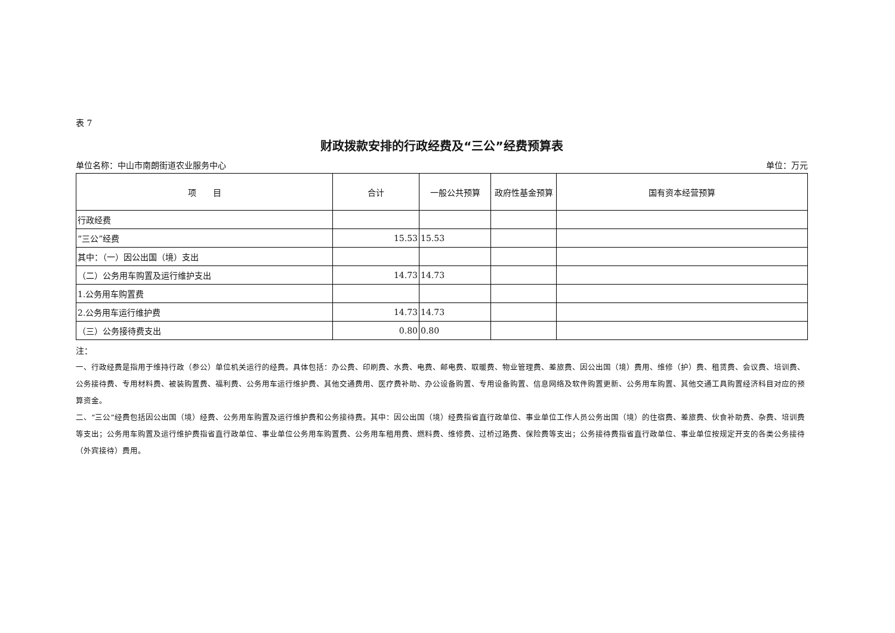表 7
财政拨款安排的行政经费及“三公”经费预算表
单位名称：中山市南朗街道农业服务中心 单位：万元
| 项 目 | 合计 | 一般公共预算 | 政府性基金预算 | 国有资本经营预算 |
| --- | --- | --- | --- | --- |
| 行政经费 | | | | |
| “三公”经费 | 15.53 | 15.53 | | |
| 其中：（一）因公出国（境）支出 | | | | |
| （二）公务用车购置及运行维护支出 | 14.73 | 14.73 | | |
| 1.公务用车购置费 | | | | |
| 2.公务用车运行维护费 | 14.73 | 14.73 | | |
| （三）公务接待费支出 | 0.80 | 0.80 | | |
注：
一、行政经费是指用于维持行政（参公）单位机关运行的经费。具体包括：办公费、印刷费、水费、电费、邮电费、取暖费、物业管理费、差旅费、因公出国（境）费用、维修（护）费、租赁费、会议费、培训费、公务接待费、专用材料费、被装购置费、福利费、公务用车运行维护费、其他交通费用、医疗费补助、办公设备购置、专用设备购置、信息网络及软件购置更新、公务用车购置、其他交通工具购置经济科目对应的预算资金。
二、“三公”经费包括因公出国（境）经费、公务用车购置及运行维护费和公务接待费。其中：因公出国（境）经费指省直行政单位、事业单位工作人员公务出国（境）的住宿费、差旅费、伙食补助费、杂费、培训费等支出；公务用车购置及运行维护费指省直行政单位、事业单位公务用车购置费、公务用车租用费、燃料费、维修费、过桥过路费、保险费等支出；公务接待费指省直行政单位、事业单位按规定开支的各类公务接待（外宾接待）费用。